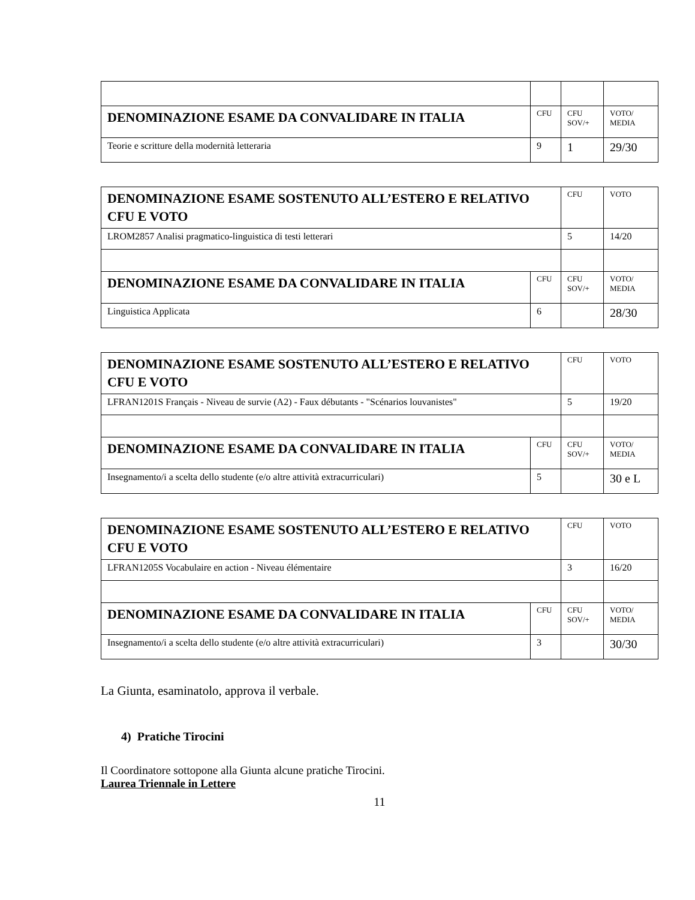| DENOMINAZIONE ESAME DA CONVALIDARE IN ITALIA | CFU | CFU SOV/+ | VOTO/ MEDIA |
| --- | --- | --- | --- |
| Teorie e scritture della modernità letteraria | 9 | 1 | 29/30 |
| DENOMINAZIONE ESAME SOSTENUTO ALL’ESTERO E RELATIVO CFU E VOTO | | CFU | VOTO |
| --- | --- | --- | --- |
| LROM2857 Analisi pragmatico-linguistica di testi letterari | | 5 | 14/20 |
| DENOMINAZIONE ESAME DA CONVALIDARE IN ITALIA | CFU | CFU SOV/+ | VOTO/ MEDIA |
| Linguistica Applicata | 6 | | 28/30 |
| DENOMINAZIONE ESAME SOSTENUTO ALL’ESTERO E RELATIVO CFU E VOTO | | CFU | VOTO |
| --- | --- | --- | --- |
| LFRAN1201S Français - Niveau de survie (A2) - Faux débutants - "Scénarios louvanistes" | | 5 | 19/20 |
| DENOMINAZIONE ESAME DA CONVALIDARE IN ITALIA | CFU | CFU SOV/+ | VOTO/ MEDIA |
| Insegnamento/i a scelta dello studente (e/o altre attività extracurriculari) | 5 | | 30 e L |
| DENOMINAZIONE ESAME SOSTENUTO ALL’ESTERO E RELATIVO CFU E VOTO | | CFU | VOTO |
| --- | --- | --- | --- |
| LFRAN1205S Vocabulaire en action - Niveau élémentaire | | 3 | 16/20 |
| DENOMINAZIONE ESAME DA CONVALIDARE IN ITALIA | CFU | CFU SOV/+ | VOTO/ MEDIA |
| Insegnamento/i a scelta dello studente (e/o altre attività extracurriculari) | 3 | | 30/30 |
La Giunta, esaminatolo, approva il verbale.
4) Pratiche Tirocini
Il Coordinatore sottopone alla Giunta alcune pratiche Tirocini.
Laurea Triennale in Lettere
11